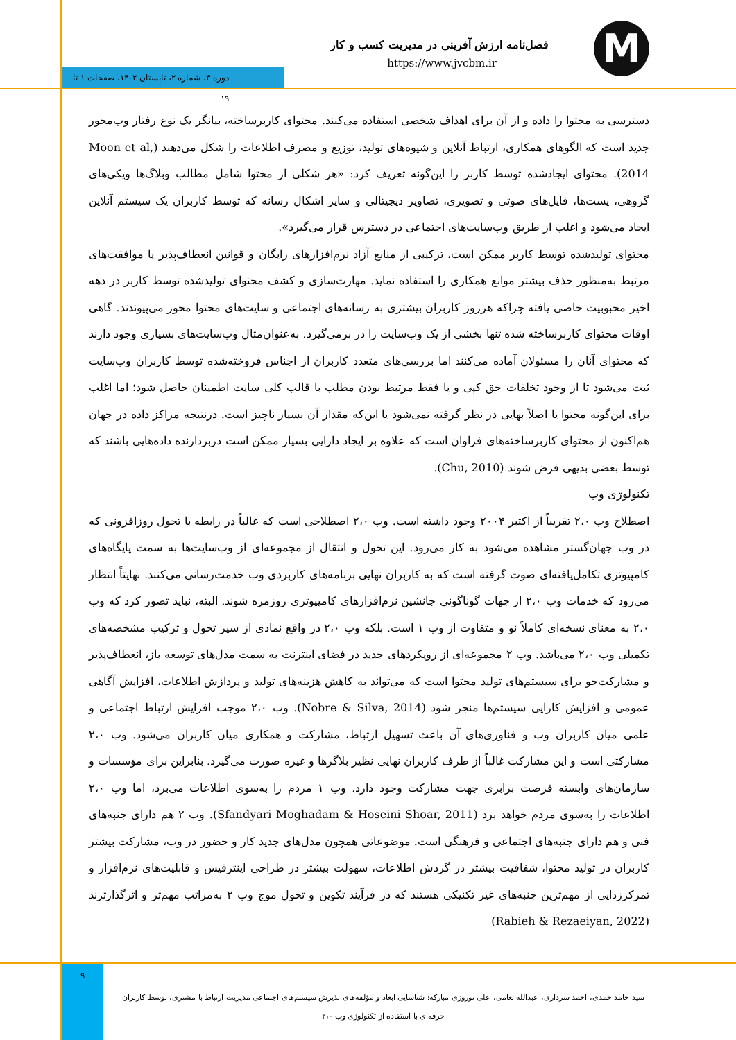فصل‌نامه ارزش آفرینی در مدیریت کسب و کار
https://www.jvcbm.ir M
دوره ۳، شماره ۲، تابستان ۱۴۰۲، صفحات ۱ تا ۱۹
دسترسی به محتوا را داده و از آن برای اهداف شخصی استفاده می‌کنند. محتوای کاربرساخته، بیانگر یک نوع رفتار وب‌محور جدید است که الگوهای همکاری، ارتباط آنلاین و شیوه‌های تولید، توزیع و مصرف اطلاعات را شکل می‌دهند (Moon et al, 2014). محتوای ایجادشده توسط کاربر را این‌گونه تعریف کرد: «هر شکلی از محتوا شامل مطالب وبلاگ‌ها ویکی‌های گروهی، پست‌ها، فایل‌های صوتی و تصویری، تصاویر دیجیتالی و سایر اشکال رسانه که توسط کاربران یک سیستم آنلاین ایجاد می‌شود و اغلب از طریق وب‌سایت‌های اجتماعی در دسترس قرار می‌گیرد».
محتوای تولیدشده توسط کاربر ممکن است، ترکیبی از منابع آزاد نرم‌افزارهای رایگان و قوانین انعطاف‌پذیر یا موافقت‌های مرتبط به‌منظور حذف بیشتر موانع همکاری را استفاده نماید. مهارت‌سازی و کشف محتوای تولیدشده توسط کاربر در دهه اخیر محبوبیت خاصی یافته چراکه هرروز کاربران بیشتری به رسانه‌های اجتماعی و سایت‌های محتوا محور می‌پیوندند. گاهی اوقات محتوای کاربرساخته شده تنها بخشی از یک وب‌سایت را در برمی‌گیرد. به‌عنوان‌مثال وب‌سایت‌های بسیاری وجود دارند که محتوای آنان را مسئولان آماده می‌کنند اما بررسی‌های متعدد کاربران از اجناس فروخته‌شده توسط کاربران وب‌سایت ثبت می‌شود تا از وجود تخلفات حق کپی و یا فقط مرتبط بودن مطلب با قالب کلی سایت اطمینان حاصل شود؛ اما اغلب برای این‌گونه محتوا یا اصلاً بهایی در نظر گرفته نمی‌شود یا این‌که مقدار آن بسیار ناچیز است. درنتیجه مراکز داده در جهان هم‌اکنون از محتوای کاربرساخته‌های فراوان است که علاوه بر ایجاد دارایی بسیار ممکن است دربردارنده داده‌هایی باشند که توسط بعضی بدیهی فرض شوند (Chu, 2010).
تکنولوژی وب
اصطلاح وب ۲،۰ تقریباً از اکتبر ۲۰۰۴ وجود داشته است. وب ۲،۰ اصطلاحی است که غالباً در رابطه با تحول روزافزونی که در وب جهان‌گستر مشاهده می‌شود به کار می‌رود. این تحول و انتقال از مجموعه‌ای از وب‌سایت‌ها به سمت پایگاه‌های کامپیوتری تکامل‌یافته‌ای صوت گرفته است که به کاربران نهایی برنامه‌های کاربردی وب خدمت‌رسانی می‌کنند. نهایتاً انتظار می‌رود که خدمات وب ۲،۰ از جهات گوناگونی جانشین نرم‌افزارهای کامپیوتری روزمره شوند. البته، نباید تصور کرد که وب ۲،۰ به معنای نسخه‌ای کاملاً نو و متفاوت از وب ۱ است. بلکه وب ۲،۰ در واقع نمادی از سیر تحول و ترکیب مشخصه‌های تکمیلی وب ۲،۰ می‌باشد. وب ۲ مجموعه‌ای از رویکردهای جدید در فضای اینترنت به سمت مدل‌های توسعه باز، انعطاف‌پذیر و مشارکت‌جو برای سیستم‌های تولید محتوا است که می‌تواند به کاهش هزینه‌های تولید و پردازش اطلاعات، افزایش آگاهی عمومی و افزایش کارایی سیستم‌ها منجر شود (Nobre & Silva, 2014). وب ۲،۰ موجب افزایش ارتباط اجتماعی و علمی میان کاربران وب و فناوری‌های آن باعث تسهیل ارتباط، مشارکت و همکاری میان کاربران می‌شود. وب ۲،۰ مشارکتی است و این مشارکت غالباً از طرف کاربران نهایی نظیر بلاگرها و غیره صورت می‌گیرد. بنابراین برای مؤسسات و سازمان‌های وابسته فرصت برابری جهت مشارکت وجود دارد. وب ۱ مردم را به‌سوی اطلاعات می‌برد، اما وب ۲،۰ اطلاعات را به‌سوی مردم خواهد برد (Sfandyari Moghadam & Hoseini Shoar, 2011). وب ۲ هم دارای جنبه‌های فنی و هم دارای جنبه‌های اجتماعی و فرهنگی است. موضوعاتی همچون مدل‌های جدید کار و حضور در وب، مشارکت بیشتر کاربران در تولید محتوا، شفافیت بیشتر در گردش اطلاعات، سهولت بیشتر در طراحی اینترفیس و قابلیت‌های نرم‌افزار و تمرکززدایی از مهم‌ترین جنبه‌های غیر تکنیکی هستند که در فرآیند تکوین و تحول موج وب ۲ به‌مراتب مهم‌تر و اثرگذارترند (Rabieh & Rezaeiyan, 2022)
۹
سید حامد حمدی، احمد سرداری، عبدالله نعامی، علی نوروزی مبارکه: شناسایی ابعاد و مؤلفه‌های پذیرش سیستم‌های اجتماعی مدیریت ارتباط با مشتری، توسط کاربران حرفه‌ای با استفاده از تکنولوژی وب ۲،۰